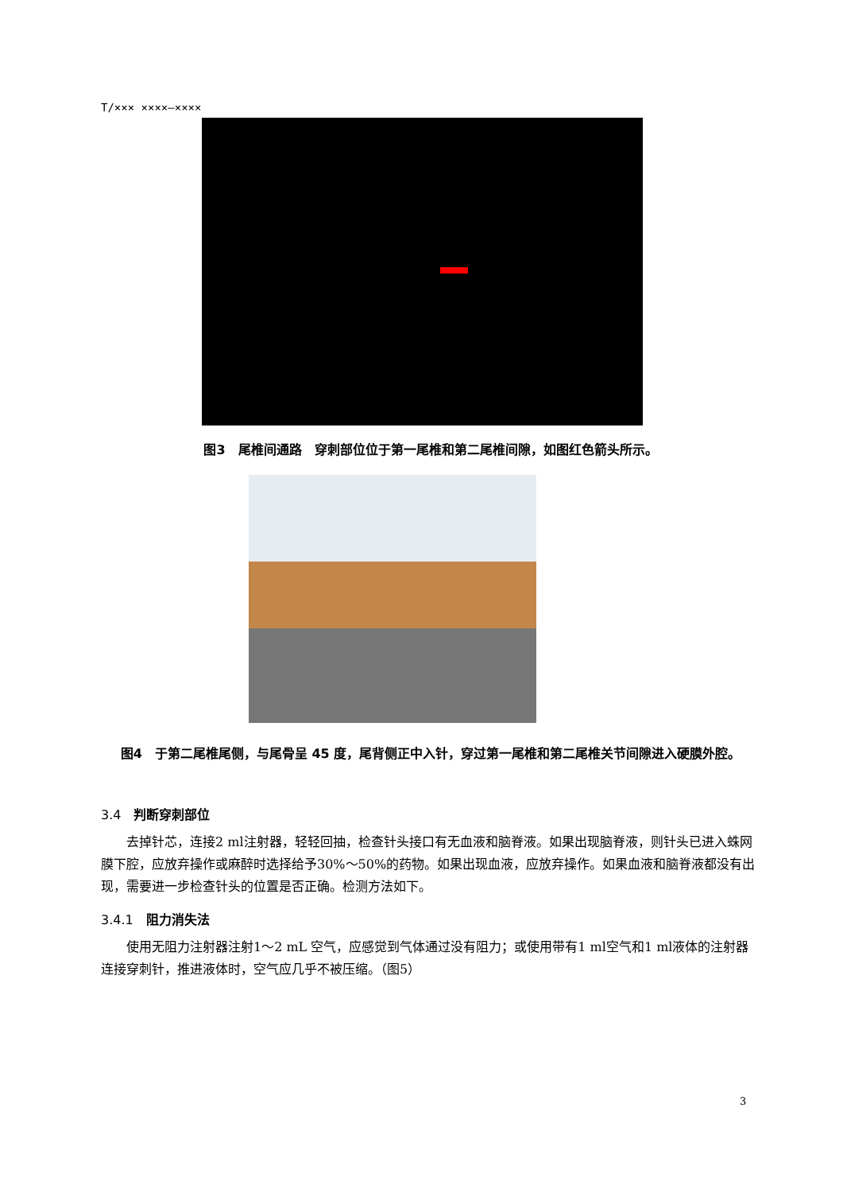T/××× ××××—××××
图3　尾椎间通路　穿刺部位位于第一尾椎和第二尾椎间隙，如图红色箭头所示。
图4　于第二尾椎尾侧，与尾骨呈 45 度，尾背侧正中入针，穿过第一尾椎和第二尾椎关节间隙进入硬膜外腔。
3.4　判断穿刺部位
去掉针芯，连接2 ml注射器，轻轻回抽，检查针头接口有无血液和脑脊液。如果出现脑脊液，则针头已进入蛛网膜下腔，应放弃操作或麻醉时选择给予30%～50%的药物。如果出现血液，应放弃操作。如果血液和脑脊液都没有出现，需要进一步检查针头的位置是否正确。检测方法如下。
3.4.1　阻力消失法
使用无阻力注射器注射1～2 mL 空气，应感觉到气体通过没有阻力；或使用带有1 ml空气和1 ml液体的注射器连接穿刺针，推进液体时，空气应几乎不被压缩。（图5）
3